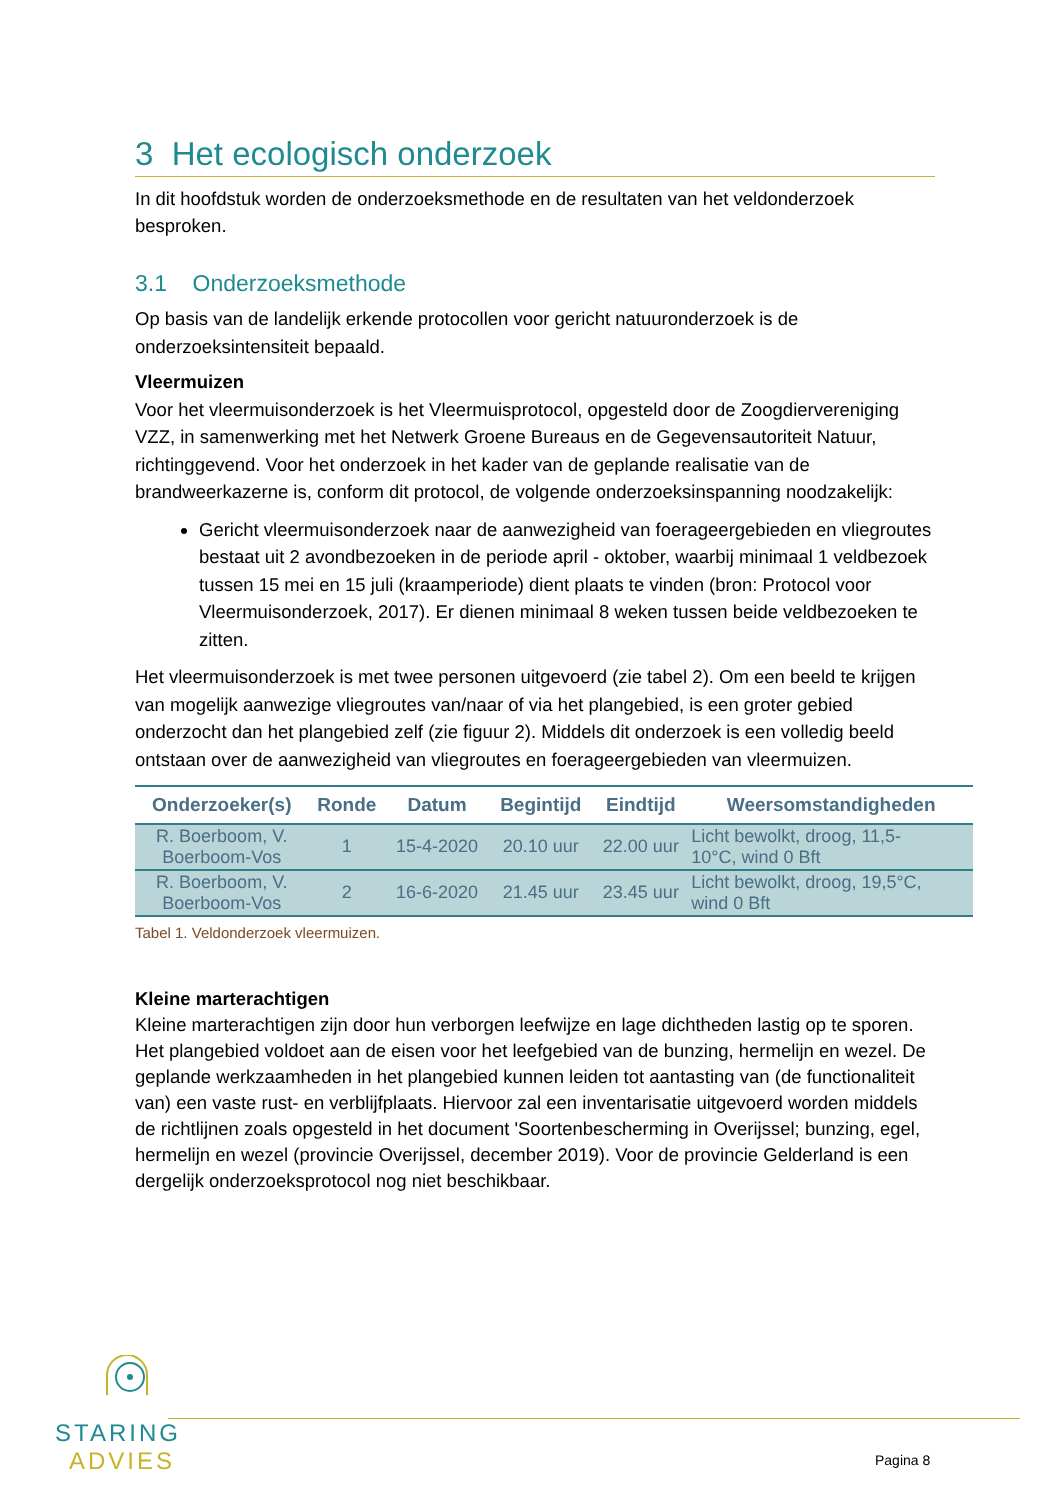3 Het ecologisch onderzoek
In dit hoofdstuk worden de onderzoeksmethode en de resultaten van het veldonderzoek besproken.
3.1 Onderzoeksmethode
Op basis van de landelijk erkende protocollen voor gericht natuuronderzoek is de onderzoeksintensiteit bepaald.
Vleermuizen
Voor het vleermuisonderzoek is het Vleermuisprotocol, opgesteld door de Zoogdiervereniging VZZ, in samenwerking met het Netwerk Groene Bureaus en de Gegevensautoriteit Natuur, richtinggevend. Voor het onderzoek in het kader van de geplande realisatie van de brandweerkazerne is, conform dit protocol, de volgende onderzoeksinspanning noodzakelijk:
Gericht vleermuisonderzoek naar de aanwezigheid van foerageergebieden en vliegroutes bestaat uit 2 avondbezoeken in de periode april - oktober, waarbij minimaal 1 veldbezoek tussen 15 mei en 15 juli (kraamperiode) dient plaats te vinden (bron: Protocol voor Vleermuisonderzoek, 2017). Er dienen minimaal 8 weken tussen beide veldbezoeken te zitten.
Het vleermuisonderzoek is met twee personen uitgevoerd (zie tabel 2). Om een beeld te krijgen van mogelijk aanwezige vliegroutes van/naar of via het plangebied, is een groter gebied onderzocht dan het plangebied zelf (zie figuur 2). Middels dit onderzoek is een volledig beeld ontstaan over de aanwezigheid van vliegroutes en foerageergebieden van vleermuizen.
| Onderzoeker(s) | Ronde | Datum | Begintijd | Eindtijd | Weersomstandigheden |
| --- | --- | --- | --- | --- | --- |
| R. Boerboom, V. Boerboom-Vos | 1 | 15-4-2020 | 20.10 uur | 22.00 uur | Licht bewolkt, droog, 11,5- 10°C, wind 0 Bft |
| R. Boerboom, V. Boerboom-Vos | 2 | 16-6-2020 | 21.45 uur | 23.45 uur | Licht bewolkt, droog, 19,5°C, wind 0 Bft |
Tabel 1. Veldonderzoek vleermuizen.
Kleine marterachtigen
Kleine marterachtigen zijn door hun verborgen leefwijze en lage dichtheden lastig op te sporen. Het plangebied voldoet aan de eisen voor het leefgebied van de bunzing, hermelijn en wezel. De geplande werkzaamheden in het plangebied kunnen leiden tot aantasting van (de functionaliteit van) een vaste rust- en verblijfplaats. Hiervoor zal een inventarisatie uitgevoerd worden middels de richtlijnen zoals opgesteld in het document 'Soortenbescherming in Overijssel; bunzing, egel, hermelijn en wezel (provincie Overijssel, december 2019). Voor de provincie Gelderland is een dergelijk onderzoeksprotocol nog niet beschikbaar.
STARING
ADVIES
Pagina 8